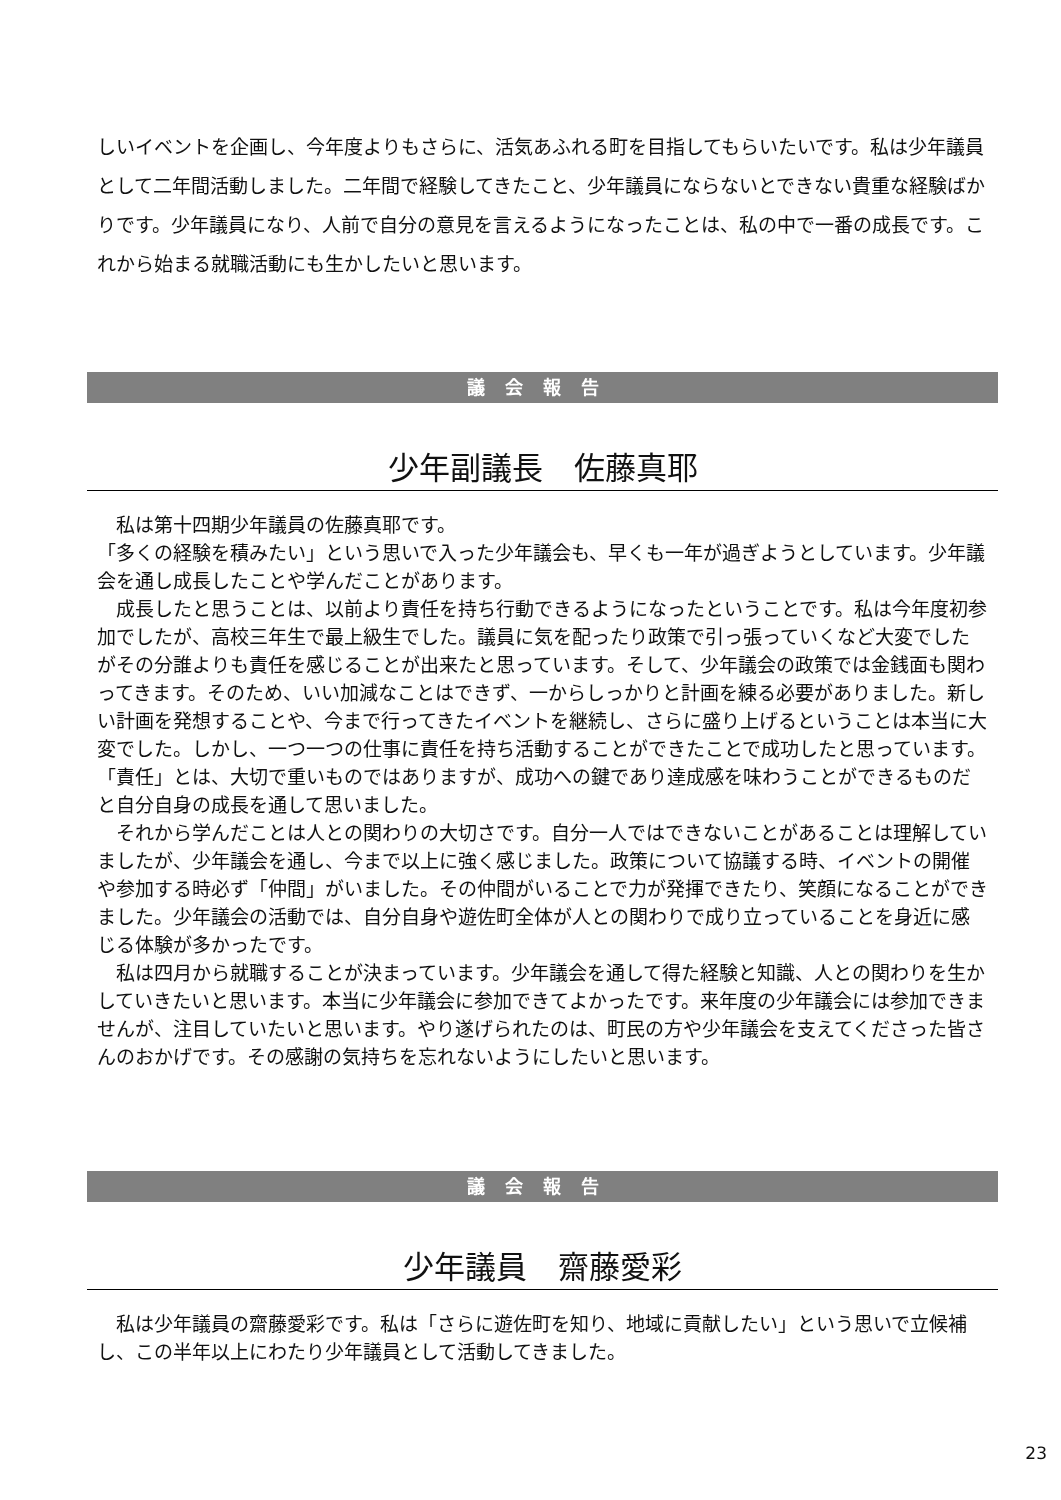しいイベントを企画し、今年度よりもさらに、活気あふれる町を目指してもらいたいです。私は少年議員として二年間活動しました。二年間で経験してきたこと、少年議員にならないとできない貴重な経験ばかりです。少年議員になり、人前で自分の意見を言えるようになったことは、私の中で一番の成長です。これから始まる就職活動にも生かしたいと思います。
議会報告
少年副議長　佐藤真耶
　私は第十四期少年議員の佐藤真耶です。
「多くの経験を積みたい」という思いで入った少年議会も、早くも一年が過ぎようとしています。少年議会を通し成長したことや学んだことがあります。
　成長したと思うことは、以前より責任を持ち行動できるようになったということです。私は今年度初参加でしたが、高校三年生で最上級生でした。議員に気を配ったり政策で引っ張っていくなど大変でしたがその分誰よりも責任を感じることが出来たと思っています。そして、少年議会の政策では金銭面も関わってきます。そのため、いい加減なことはできず、一からしっかりと計画を練る必要がありました。新しい計画を発想することや、今まで行ってきたイベントを継続し、さらに盛り上げるということは本当に大変でした。しかし、一つ一つの仕事に責任を持ち活動することができたことで成功したと思っています。「責任」とは、大切で重いものではありますが、成功への鍵であり達成感を味わうことができるものだと自分自身の成長を通して思いました。
　それから学んだことは人との関わりの大切さです。自分一人ではできないことがあることは理解していましたが、少年議会を通し、今まで以上に強く感じました。政策について協議する時、イベントの開催や参加する時必ず「仲間」がいました。その仲間がいることで力が発揮できたり、笑顔になることができました。少年議会の活動では、自分自身や遊佐町全体が人との関わりで成り立っていることを身近に感じる体験が多かったです。
　私は四月から就職することが決まっています。少年議会を通して得た経験と知識、人との関わりを生かしていきたいと思います。本当に少年議会に参加できてよかったです。来年度の少年議会には参加できませんが、注目していたいと思います。やり遂げられたのは、町民の方や少年議会を支えてくださった皆さんのおかげです。その感謝の気持ちを忘れないようにしたいと思います。
議会報告
少年議員　齋藤愛彩
　私は少年議員の齋藤愛彩です。私は「さらに遊佐町を知り、地域に貢献したい」という思いで立候補し、この半年以上にわたり少年議員として活動してきました。
23